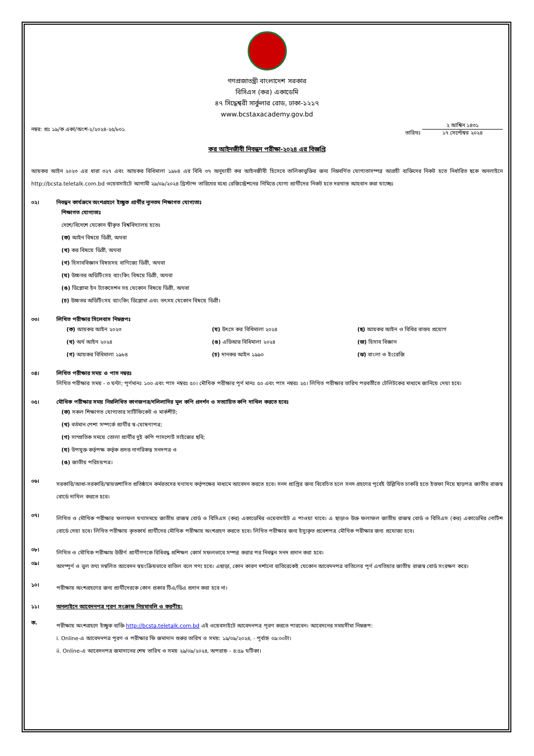গণপ্রজাতন্ত্রী বাংলাদেশ সরকার
বিসিএস (কর) একাডেমি
৪৭ সিদ্ধেশ্বরী সার্কুলার রোড, ঢাকা-১২১৭
www.bcstaxacademy.gov.bd
নম্বর: প্রঃ ১৯/ক একা/অংশ-২/২০২৪-২৫/৮০১ তারিখঃ ২ আশ্বিন ১৪৩১ ১৭ সেপ্টেম্বর ২০২৪
কর আইনজীবী নিবন্ধন পরীক্ষা-২০২৪ এর বিজ্ঞপ্তি
আয়কর আইন ২০২৩ এর ধারা ৩২৭ এবং আয়কর বিধিমালা ১৯৮৪ এর বিধি ৩৭ অনুযায়ী কর আইনজীবী হিসেবে তালিকাভুক্তির জন্য নিম্নবর্ণিত যোগ্যতাসম্পন্ন আগ্রহী ব্যক্তিদের নিকট হতে নির্ধারিত ছকে অনলাইনে http://bcsta.teletalk.com.bd ওয়েবসাইটে আগামী ২৯/০৯/২০২৪ খ্রিস্টাব্দ তারিখের মধ্যে রেজিস্ট্রেশনের নিমিত্তে যোগ্য প্রার্থীদের নিকট হতে দরখাস্ত আহবান করা যাচ্ছেঃ
০২। নিবন্ধন কার্যক্রমে অংশগ্রহণে ইচ্ছুক প্রার্থীর ন্যূনতম শিক্ষাগত যোগ্যতাঃ
শিক্ষাগত যোগ্যতাঃ
দেশে/বিদেশে যেকোন স্বীকৃত বিশ্ববিদ্যালয় হতেঃ
(ক) আইন বিষয়ে ডিগ্রী, অথবা
(খ) কর বিষয়ে ডিগ্রী, অথবা
(গ) হিসাববিজ্ঞান বিষয়সহ বাণিজ্যে ডিগ্রী, অথবা
(ঘ) উচ্চতর অডিটিংসহ ব্যাংকিং বিষয়ে ডিগ্রী, অথবা
(ঙ) ডিপ্লোমা ইন ট্যাকসেশন সহ যেকোন বিষয়ে ডিগ্রী, অথবা
(চ) উচ্চতর অডিটিংসহ ব্যাংকিং ডিপ্লোমা এবং তৎসহ যেকোন বিষয়ে ডিগ্রী।
০৩। লিখিত পরীক্ষার সিলেবাস নিম্নরূপঃ
(ক) আয়কর আইন ২০২৩
(খ) অর্থ আইন ২০২৪
(গ) আয়কর বিধিমালা ১৯৮৪
(ঘ) উৎসে কর বিধিমালা ২০২৪
(ঙ) এডিআর বিধিমালা ২০২৪
(চ) দানকর আইন ১৯৯০
(ছ) আয়কর আইন ও বিধির বাস্তব প্রয়োগ
(জ) হিসাব বিজ্ঞান
(ঝ) বাংলা ও ইংরেজি
০৪। লিখিত পরীক্ষার সময় ও পাস নম্বরঃ
লিখিত পরীক্ষার সময় - ৩ ঘন্টা; পূর্ণমানঃ ১০০ এবং পাস নম্বরঃ ৫০। মৌখিক পরীক্ষার পূর্ণ মানঃ ৫০ এবং পাস নম্বরঃ ২৫। লিখিত পরীক্ষার তারিখ পরবর্তীতে টেলিটকের মাধ্যমে জানিয়ে দেয়া হবে।
০৫। মৌখিক পরীক্ষার সময় নিম্নলিখিত কাগজপত্র/দলিলাদির মূল কপি প্রদর্শন ও সত্যায়িত কপি দাখিল করতে হবেঃ
(ক) সকল শিক্ষাগত যোগ্যতার সার্টিফিকেট ও মার্কশীট;
(খ) বর্তমান পেশা সম্পর্কে প্রার্থীর স্ব-ঘোষণাপত্র;
(গ) সাম্প্রতিক সময়ে তোলা প্রার্থীর দুই কপি পাসপোর্ট সাইজের ছবি;
(ঘ) উপযুক্ত কর্তৃপক্ষ কর্তৃক প্রদত্ত নাগরিকত্ব সনদপত্র ও
(ঙ) জাতীয় পরিচয়পত্র।
০৬।
সরকারি/আধা-সরকারি/স্বায়ত্তশাসিত প্রতিষ্ঠানে কর্মরতদের যথাযথ কর্তৃপক্ষের মাধ্যমে আবেদন করতে হবে। সনদ প্রাপ্তির জন্য বিবেচিত হলে সনদ গ্রহণের পূর্বেই উল্লিখিত চাকরি হতে ইস্তফা দিয়ে ছাড়পত্র জাতীয় রাজস্ব বোর্ডে দাখিল করতে হবে।
০৭।
লিখিত ও মৌখিক পরীক্ষার ফলাফল যথাসময়ে জাতীয় রাজস্ব বোর্ড ও বিসিএস (কর) একাডেমির ওয়েবসাইট এ পাওয়া যাবে। এ ছাড়াও উক্ত ফলাফল জাতীয় রাজস্ব বোর্ড ও বিসিএস (কর) একাডেমির নোটিশ বোর্ডে দেয়া হবে। লিখিত পরীক্ষায় কৃতকার্য প্রার্থীদের মৌখিক পরীক্ষায় অংশগ্রহণ করতে হবে। লিখিত পরীক্ষার জন্য ইস্যুকৃত প্রবেশপত্র মৌখিক পরীক্ষার জন্য প্রযোজ্য হবে।
০৮।
লিখিত ও মৌখিক পরীক্ষায় উত্তীর্ণ প্রার্থীগণকে বিধিবদ্ধ প্রশিক্ষণ কোর্স সফলভাবে সম্পন্ন করার পর নিবন্ধন সনদ প্রদান করা হবে।
০৯।
অসম্পূর্ণ ও ভুল তথ্য সম্বলিত আবেদন স্বয়ংক্রিয়ভাবে বাতিল বলে গণ্য হবে। এছাড়া, কোন কারণ দর্শানো ব্যতিরেকেই যেকোন আবেদনপত্র বাতিলের পূর্ণ এখতিয়ার জাতীয় রাজস্ব বোর্ড সংরক্ষণ করে।
১০।
পরীক্ষায় অংশগ্রহণের জন্য প্রার্থীদেরকে কোন প্রকার টিএ/ডিএ প্রদান করা হবে না।
১১। অনলাইনে আবেদনপত্র পূরণ সংক্রান্ত নিয়মাবলি ও করণীয়:
ক.
পরীক্ষায় অংশগ্রহণে ইচ্ছুক ব্যক্তি http://bcsta.teletalk.com.bd এই ওয়েবসাইটে আবেদনপত্র পূরণ করতে পারবেন। আবেদনের সময়সীমা নিম্নরূপ:
i. Online-এ আবেদনপত্র পূরণ ও পরীক্ষার ফি জমাদান শুরুর তারিখ ও সময়: ১৯/০৯/২০২৪, - পূর্বাহ্ন ০৯:০০টা।
ii. Online-এ আবেদনপত্র জমাদানের শেষ তারিখ ও সময় ২৯/০৯/২০২৪, অপরাহ্ন - ৪:৫৯ ঘটিকা।